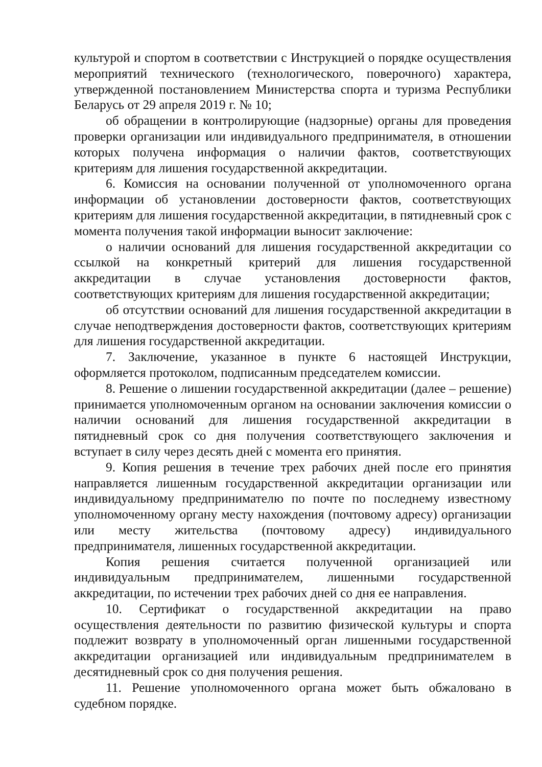культурой и спортом в соответствии с Инструкцией о порядке осуществления мероприятий технического (технологического, поверочного) характера, утвержденной постановлением Министерства спорта и туризма Республики Беларусь от 29 апреля 2019 г. № 10;
об обращении в контролирующие (надзорные) органы для проведения проверки организации или индивидуального предпринимателя, в отношении которых получена информация о наличии фактов, соответствующих критериям для лишения государственной аккредитации.
6. Комиссия на основании полученной от уполномоченного органа информации об установлении достоверности фактов, соответствующих критериям для лишения государственной аккредитации, в пятидневный срок с момента получения такой информации выносит заключение:
о наличии оснований для лишения государственной аккредитации со ссылкой на конкретный критерий для лишения государственной аккредитации в случае установления достоверности фактов, соответствующих критериям для лишения государственной аккредитации;
об отсутствии оснований для лишения государственной аккредитации в случае неподтверждения достоверности фактов, соответствующих критериям для лишения государственной аккредитации.
7. Заключение, указанное в пункте 6 настоящей Инструкции, оформляется протоколом, подписанным председателем комиссии.
8. Решение о лишении государственной аккредитации (далее – решение) принимается уполномоченным органом на основании заключения комиссии о наличии оснований для лишения государственной аккредитации в пятидневный срок со дня получения соответствующего заключения и вступает в силу через десять дней с момента его принятия.
9. Копия решения в течение трех рабочих дней после его принятия направляется лишенным государственной аккредитации организации или индивидуальному предпринимателю по почте по последнему известному уполномоченному органу месту нахождения (почтовому адресу) организации или месту жительства (почтовому адресу) индивидуального предпринимателя, лишенных государственной аккредитации.
Копия решения считается полученной организацией или индивидуальным предпринимателем, лишенными государственной аккредитации, по истечении трех рабочих дней со дня ее направления.
10. Сертификат о государственной аккредитации на право осуществления деятельности по развитию физической культуры и спорта подлежит возврату в уполномоченный орган лишенными государственной аккредитации организацией или индивидуальным предпринимателем в десятидневный срок со дня получения решения.
11. Решение уполномоченного органа может быть обжаловано в судебном порядке.